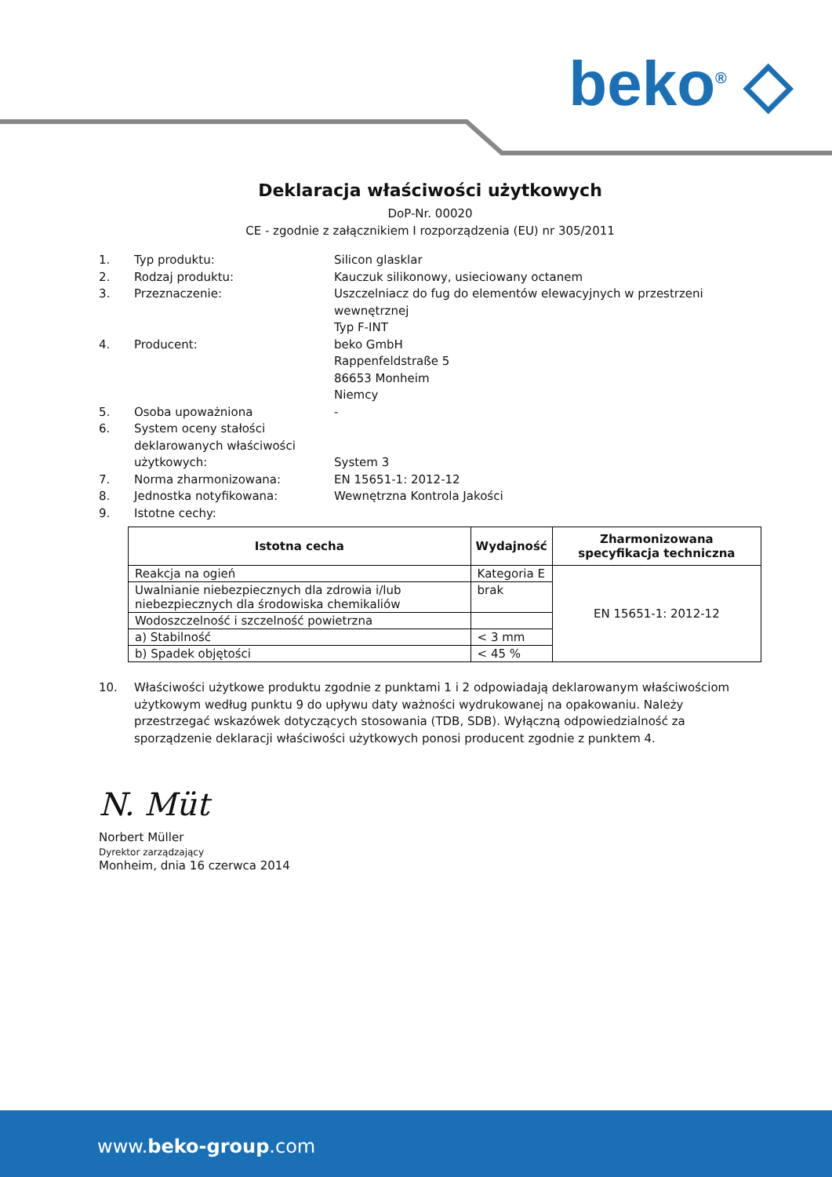beko<sup>®</sup> ◇
Deklaracja właściwości użytkowych
DoP-Nr. 00020
CE - zgodnie z załącznikiem I rozporządzenia (EU) nr 305/2011
1. Typ produktu: Silicon glasklar
2. Rodzaj produktu: Kauczuk silikonowy, usieciowany octanem
3. Przeznaczenie: Uszczelniacz do fug do elementów elewacyjnych w przestrzeni wewnętrznej
Typ F-INT
4. Producent: beko GmbH
Rappenfeldstraße 5
86653 Monheim
Niemcy
5. Osoba upoważniona -
6. System oceny stałości deklarowanych właściwości użytkowych:
System 3
7. Norma zharmonizowana: EN 15651-1: 2012-12
8. Jednostka notyfikowana: Wewnętrzna Kontrola Jakości
9. Istotne cechy:
| Istotna cecha | Wydajność | Zharmonizowana specyfikacja techniczna |
| --- | --- | --- |
| Reakcja na ogień | Kategoria E | EN 15651-1: 2012-12 |
| Uwalnianie niebezpiecznych dla zdrowia i/lub niebezpiecznych dla środowiska chemikaliów | brak | |
| Wodoszczelność i szczelność powietrzna | | |
| a) Stabilność | < 3 mm | |
| b) Spadek objętości | < 45 % | |
10. Właściwości użytkowe produktu zgodnie z punktami 1 i 2 odpowiadają deklarowanym właściwościom użytkowym według punktu 9 do upływu daty ważności wydrukowanej na opakowaniu. Należy przestrzegać wskazówek dotyczących stosowania (TDB, SDB). Wyłączną odpowiedzialność za sporządzenie deklaracji właściwości użytkowych ponosi producent zgodnie z punktem 4.
N. Müt
Norbert Müller
Dyrektor zarządzający
Monheim, dnia 16 czerwca 2014
www.beko-group.com